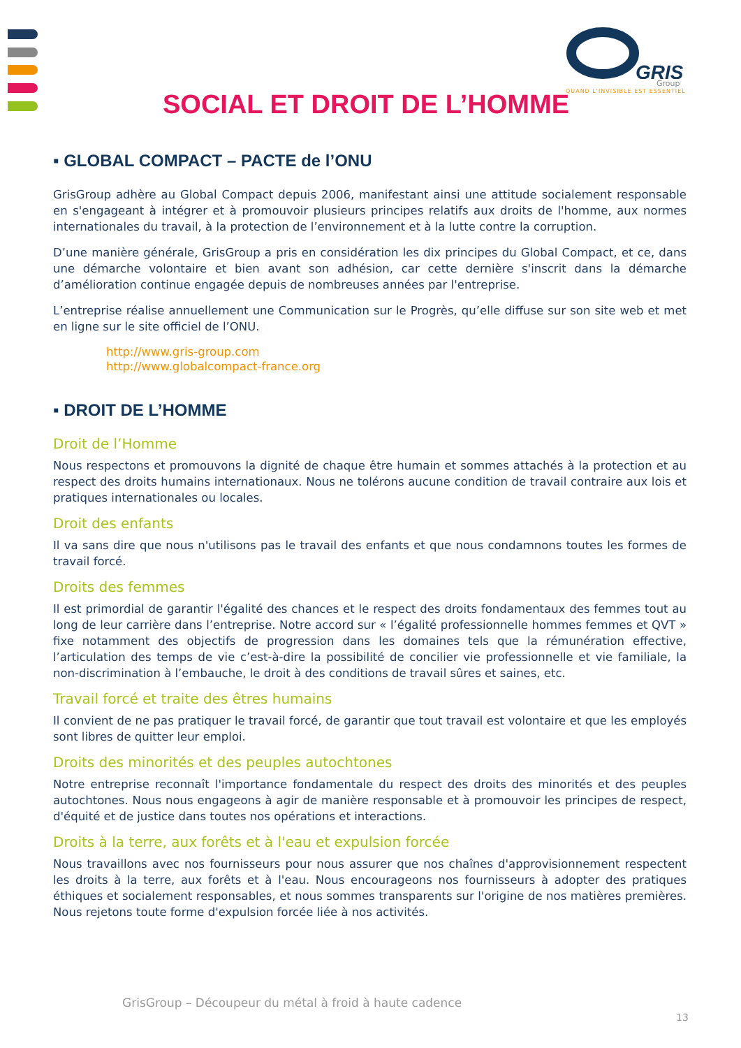GRIS
Group
QUAND L'INVISIBLE EST ESSENTIEL
SOCIAL ET DROIT DE L’HOMME
▪ GLOBAL COMPACT – PACTE de l’ONU
GrisGroup adhère au Global Compact depuis 2006, manifestant ainsi une attitude socialement responsable en s'engageant à intégrer et à promouvoir plusieurs principes relatifs aux droits de l'homme, aux normes internationales du travail, à la protection de l’environnement et à la lutte contre la corruption.
D’une manière générale, GrisGroup a pris en considération les dix principes du Global Compact, et ce, dans une démarche volontaire et bien avant son adhésion, car cette dernière s'inscrit dans la démarche d’amélioration continue engagée depuis de nombreuses années par l'entreprise.
L’entreprise réalise annuellement une Communication sur le Progrès, qu’elle diffuse sur son site web et met en ligne sur le site officiel de l’ONU.
http://www.gris-group.com
http://www.globalcompact-france.org
▪ DROIT DE L’HOMME
Droit de l’Homme
Nous respectons et promouvons la dignité de chaque être humain et sommes attachés à la protection et au respect des droits humains internationaux. Nous ne tolérons aucune condition de travail contraire aux lois et pratiques internationales ou locales.
Droit des enfants
Il va sans dire que nous n'utilisons pas le travail des enfants et que nous condamnons toutes les formes de travail forcé.
Droits des femmes
Il est primordial de garantir l'égalité des chances et le respect des droits fondamentaux des femmes tout au long de leur carrière dans l’entreprise. Notre accord sur « l’égalité professionnelle hommes femmes et QVT » fixe notamment des objectifs de progression dans les domaines tels que la rémunération effective, l’articulation des temps de vie c’est-à-dire la possibilité de concilier vie professionnelle et vie familiale, la non-discrimination à l’embauche, le droit à des conditions de travail sûres et saines, etc.
Travail forcé et traite des êtres humains
Il convient de ne pas pratiquer le travail forcé, de garantir que tout travail est volontaire et que les employés sont libres de quitter leur emploi.
Droits des minorités et des peuples autochtones
Notre entreprise reconnaît l'importance fondamentale du respect des droits des minorités et des peuples autochtones. Nous nous engageons à agir de manière responsable et à promouvoir les principes de respect, d'équité et de justice dans toutes nos opérations et interactions.
Droits à la terre, aux forêts et à l'eau et expulsion forcée
Nous travaillons avec nos fournisseurs pour nous assurer que nos chaînes d'approvisionnement respectent les droits à la terre, aux forêts et à l'eau. Nous encourageons nos fournisseurs à adopter des pratiques éthiques et socialement responsables, et nous sommes transparents sur l'origine de nos matières premières. Nous rejetons toute forme d'expulsion forcée liée à nos activités.
GrisGroup – Découpeur du métal à froid à haute cadence
13